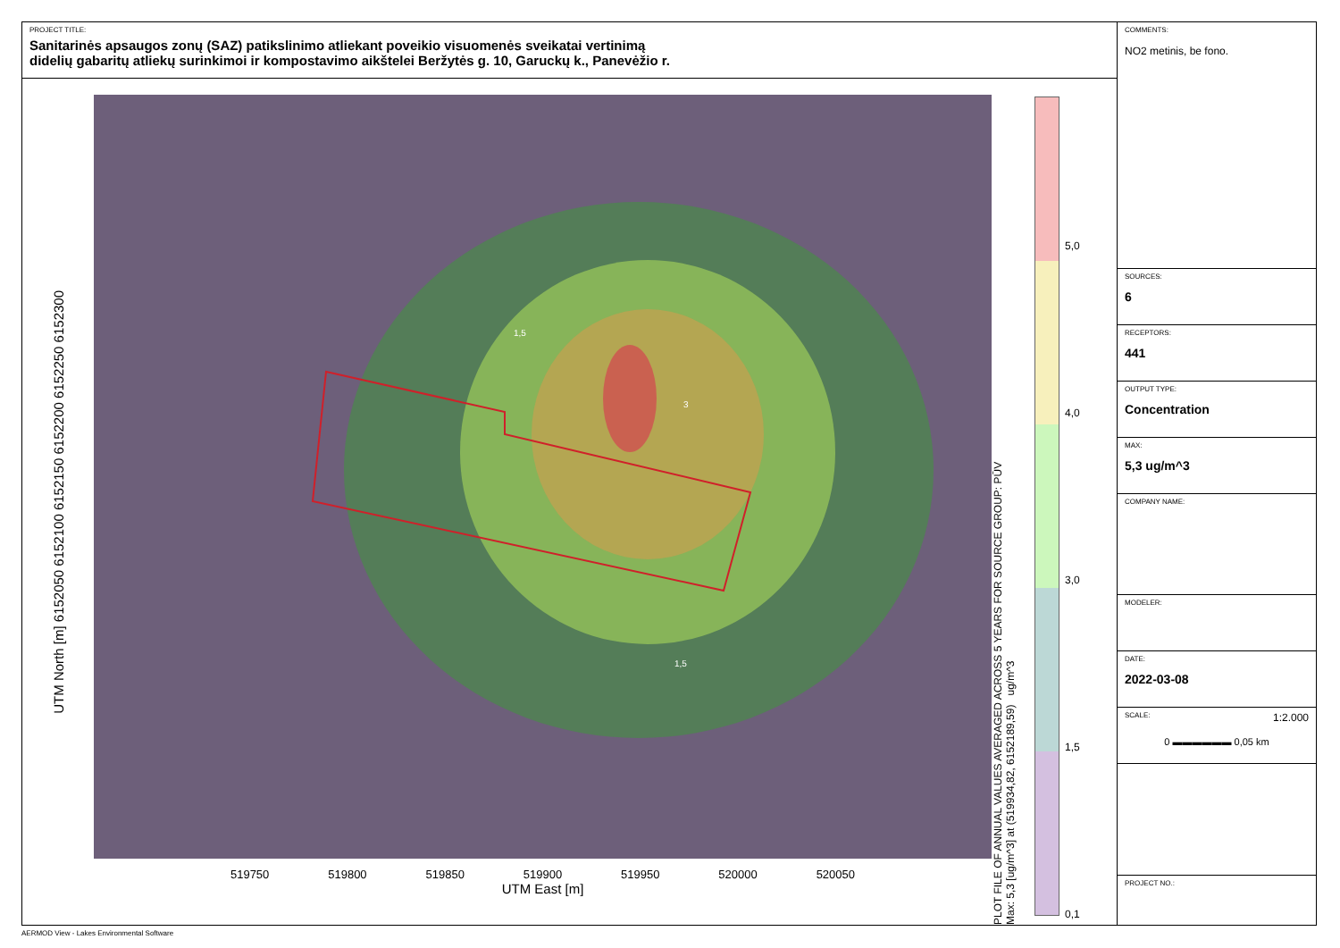PROJECT TITLE:
Sanitarinės apsaugos zonų (SAZ) patikslinimo atliekant poveikio visuomenės sveikatai vertinimą
didelių gabaritų atliekų surinkimoi ir kompostavimo aikštelei Beržytės g. 10, Garuckų k., Panevėžio r.
UTM North [m] 6152050 6152100 6152150 6152200 6152250 6152300
1,5
1,5
3
519750 519800 519850 519900 519950 520000 520050
UTM East [m]
PLOT FILE OF ANNUAL VALUES AVERAGED ACROSS 5 YEARS FOR SOURCE GROUP: PŪV
Max: 5,3 [ug/m^3] at (519934,82, 6152189,59) ug/m^3
5,0
4,0
3,0
1,5
0,1
COMMENTS:
NO2 metinis, be fono.
SOURCES:
6
RECEPTORS:
441
OUTPUT TYPE:
Concentration
MAX:
5,3 ug/m^3
COMPANY NAME:
MODELER:
DATE:
2022-03-08
SCALE: 1:2.000
0 ▬▬▬▬▬▬ 0,05 km
PROJECT NO.:
AERMOD View - Lakes Environmental Software